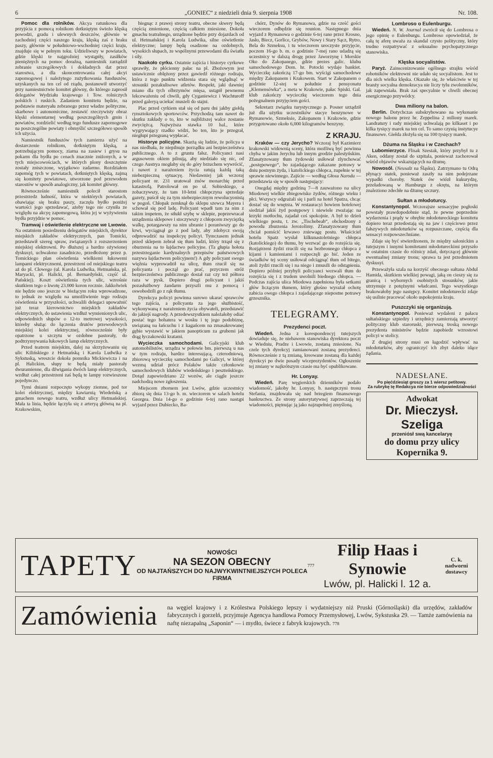6 „GONIEC“ z niedzieli dnia 9. sierpnia 1908 Nr. 108.
Pomoc dla rolników. Akcya ratunkowa dla przyjścia z pomocą rolnikom dotkniętym świeżo klęską powodzi, gradu i ulewnych deszczów, głównie w zachodniej części naszego kraju, klęską zaś z braku paszy, głównie w południowo-wschodniej części kraju, znajduje się w pełnym toku. Udzieliwszy w powiatach, gdzie klęski te najgroźniej wystąpiły, zasiłków pieniężnych na pomoc doraźną, namiestnik zarządził zebranie szczegółowych i dokładnych dat przez starostwa, a dla skoncentrowania całej akcyi zapomogowej i należytego zużytkowania funduszów, uzyskanych na ten cel od rządu, postanowił utworzyć przy namiestnictwie komitet główny, do którego zaprosił delegatów Wydziału krajowego i Tow. rolniczych polskich i ruskich. Zadaniem komitetu będzie, na podstawie materyału zebranego przez władze polityczne, skarbowe i autonomiczne, zestawić rzeczywisty obraz klęski elementarnej według poszczególnych gmin i powiatów, rozdzielić według tego fundusze zapomogowe na poszczególne powiaty i obmyślić szczegółowo sposób ich użycia.
Namiestnik funduszów tych zamierza użyć na dostarczenie rolnikom, dotkniętym klęską, a potrzebującym pomocy, ziarna na zasiew i grysu na pokarm dla bydła po cenach znacznie zniżonych, a w tych miejscowościach, w których plony doszczętnie zostały zniszczone, wyjątkowo zadarmo. Rozdziałem zapomóg tych w powiatach, dotkniętych klęską, zajmą się komitety powiatowe, utworzone pod przewodem starostów w sposób analogiczny, jak komitet główny.
Równocześnie namiestnik polecił starostom przestrzedz ludność, która w niektórych powiatach, obawiając się braku paszy, zaczęła bydło poniżej wartości jego sprzedawać, ażeby tego nie czyniła ze względu na akcyę zapomogową, która jej w wyżywieniu bydła przyjdzie w pomoc.
Tramwaj i oświetlenie elektryczne we Lwowie. Na ostatniem posiedzeniu delegatów miejskich, dyrektor miejskich zakładów elektrycznych, pan Tomicki, przedstawił szereg spraw, związanych z rozszerzeniem miejskiej elektrowni. Po dłuższej a bardzo ożywionej dyskusyi, uchwalono zasadniczo, przedłożony przez p. Tomickiego plan oświetlenia wielkiemi łukowemi lampami elektrycznemi, przestrzeni od miejskiego teatru aż do pl. Cłowego (ul. Karola Ludwika, Hetmańska, pl. Maryacki, pl. Halicki, pl. Bernardyński, część ul. Pańskiej). Koszt oświetlenia tych ulic, wzrośnie skutkiem tego o kwotę 23.000 koron rocznie. Jakkolwiek nie będzie ono jeszcze w bieżącym roku wprowadzone, to jednak ze względu na umożliwienie tego rodzaju oświetlenia w przyszłości, uchwalili delegaci upoważnić już teraz kierownictwo miejskich zakładów elektrycznych, do ustawienia wzdłuż wymienionych ulic, odpowiednich słupów o 12-to metrowej wysokości, któreby służąc do łączenia drutów przewodowych miejskiej kolei elektrycznej, równocześnie były opatrzone u szczytu w ozdobne pastorały, do podtrzymywania łukowych lamp elektrycznych.
Przed teatrem miejskim, dalej na skrzyżowaniu się ulic Kilińskiego z Hetmańską i Karola Ludwika z Sykstuską, wreszcie dokoła pomnika Mickiewicza i na pl. Halickim, słupy te będą miały pastorały dwuramienne, dla dźwigania dwóch lamp elektrycznych, wzdłuż całej przestrzeni zaś będą te lampy rozwieszone pojedynczo.
Tymi dniami rozpoczęto wykopy ziemne, pod tor kolei elektrycznej, między kawiarnią Wiedeńską a gmachem nowego teatru, wzdłuż ulicy Hetmańskiej. Mała ta linia, będzie łączyła się z arteryą główną na pl. Krakowskim,
biegnąc z prawej strony teatru, obecne skwery będą częścią zmienione, częścią całkiem zniesione. Dokoła gmachu teatralnego, urządzone będzie przy dojazdach od ul. Hetmańskiej i Karola Ludwika, silne oświetlenie elektryczne; lampy będą osadzone na ozdobnych, wysokich słupach, ze wspólnymi przewodami dla światła i siły.
Naokoło cyrku. Ostatnie zajścia i historye cyrkowe sprawiły, że płócienny pałac na pl. Zbożowym jest ustawicznie oblężony przez gawiedź różnego rodzaju, która z tego punktu widzenia stara się wglądnąć w stosunki pozakulisowe atletów. Respekt, jaki dawniej miano dla tych olbrzymów mięsa, ustąpił pewnemu lekceważeniu od chwili, gdy Cyganiewicz i Wachturoff przed galeryą uciekać musieli do stajni.
Plac przed cyrkiem stał się od paru dni jakby giełdą rynsztokowych sportowców. Przychodzą tam nawet do skutku zakłady o to, kto w najbliższej walce zostanie zwyciężcą. Najwyższa stawka 10 hal., które wygrywający rzadko widzi, bo ten, kto je przegrał, niegłupi przegraną wypłacać.
Historye policyjne. Skarżą się ludzie, że policya u nas niedbała, że niepilnuje porządku ani bezpieczeństwa publicznego. A to z gruntu fałsz. Policyanci nasi argusowem okiem pilnują, aby niedziało się nic, od czego Austrya mogłaby się do góry brzuchem wywrócić, i nawet z narażeniem życia ratują każdą taką niebezpieczną sytuacyę. Niedawniej jak wczoraj policyant nr. 231 uratował znów monarchię przed katastrofą. Patrolował on po ul. Sobieskiego, a zobaczywszy, że tam 10-letni chłopczyna sprzedaje gazety, puścił się za tym niebezpiecznym rewolucyonistą w pogoń. Chłopak zemknął do sklepu szewca Mayera i schował się pod ladę. Policyant wpadł tam za nim z takim impetem, że stłukł szybę w sklepie, poprzewracał urządzenia sklepowe i stoczywszy z chłopcem zwycięzką walkę, potargawszy na nim ubranie i poraniwszy go do krwi, wyciągnął go z pod lady, aby zdobycz swoją odprowadzić na inspekcyę policyi. Tymczasem jednak przed sklepem zebrał się tłum ludzi, który trząsł się z oburzenia na to łajdactwo policyjne. (Ta głupia hołota przestrzeganie kardynalnych przepisów państwowych nazywa łajdactwem policyjnem!) A gdy policyant swego więźnia wyprowadził na ulicę, tłum rzucił się na policyanta i począł go prać, przyczem stróż bezpieczeństwa publicznego dostał raz czy też półtora raza w pysk. Dopiero drugi policyant i jakiś pozasłużbowy żandarm przyszli mu z pomocą i oswobodzili go z rąk tłumu.
Dyrekcya policyi powinna surowo ukarać sprawców tego zajścia, a policyanta za jego służbistość, wykonywaną z narażeniem życia obywateli, przedstawić do jakiejś nagrody. A przedewszystkiem należałoby odiać postać tego bohatera w wosku i tę jego podobiznę, uwiązaną na łańcuchu i z kagańcem na zmasakrowanej gębie wystawić w jakiem panopticum za grubemi jak drąg łyczakowski kratami.
Wycieczka samochodami. Galicyjski klub automobilistów, urządza w połowie bm. pierwszą u nas w tym rodzaju, bardzo interesującą, czterodniową, zbiorową wycieczkę samochodami po Galicyi, w której wezmą udział prócz Polaków także członkowie samochodowych klubów wiedeńskiego i peszteńskiego. Dotąd zapowiedziano 22 wozów, ale ciągle jeszcze nadchodzą nowe zgłoszenia.
Miejscem zbornem jest Lwów, gdzie uczestnicy zbiorą się dnia 13-go b. m. wieczorem w salach hotelu Georgea. Dnia 14-go o godzinie 6-tej rano nastąpi wyjazd przez Dubiecko, Ba-
chórz, Dynów do Rymanowa, gdzie na cześć gości wieczorem odbędzie się reunion. Następnego dnia wyjazd z Rymanowa o godzinie 6-tej rano przez Krosno, Jasło, Biecz, Gorlice, Grybów, Nowy i Stary Sącz, Rytro, Bela do Szmeksu, i tu wieczorem uroczyste przyjęcie, poczem 16-go b. m. o godzinie 7-mej rano udadzą się uczestnicy w dalszą drogę przez Jaworzynę i Morskie Oko do Zakopanego, gdzie prezes galic. klubu samochodowego Dom. hr. Potocki wydaje bankiet. Wycieczkę zakończą 17-go bm. wyścigi samochodowe między Zakopanem i Krakowem. Start w Zakopanem o godzinie 12-stej w południe z pensyonatu „Klemensówka“, a meta w Krakowie, pałac Spiski. Gal. klub zakończy wycieczkę wieczorem tego dnia pożegnalnem przyjęciem gości.
Sekretarz związku turystycznego p. Posner urządził już dla użytku uczestników stacye benzynowe w Rymanowie, Szmeksie, Zakopanem i Krakowie, gdzie przygotowano około 6,000 kilogramów benzyny.
Z KRAJU.
Kraków — czy Jerycho? Wczoraj był Kazimierz krakowski widownią sceny, która możliwą być powinna chyba w jakim Jerychu lub innym grodzie palestyńskim. Zfanatyzowany tłum żydowski usiłował zlynchować „postępowego“, bo zajadającego zakazane potrawy w dniu postnym żyda, i katolickiego chłopca, zupełnie w tej sprawie niewinnego. Zajście — według Głosu Narodu — przedstawia się w sposób następujący:
Onegdaj między godziną 7—8 zauważono na ulicy Miodowej wielkie zbiegowisko żydów, różnego wieku i płci. Wszyscy odgrażali się i parli na hotel Spatza, chcąc dostać się do wnętrza. W restauracyi bowiem hotelowej siedział jakiś żyd postępowy i niewiele zważając na krzyki motłochu, zajadał coś spokojnie. A był to dzień wielkiego postu, t. zw. „Tischebeab“, obchodzony z powodu zburzenia Jerozolimy. Zfanatyzowany tłum chciał pomścić krwawo zniewagę postu. Właściciel hotelu Spatz wysłał kilkunastoletniego chłopca (katolickiego) do tłumu, by wezwać go do rozejścia się. Rozjątrzeni żydzi rzucili się na bezbronnego chłopca z kijami i kamieniami i rozpoczęli go bić. Jeden ze świadków tej sceny usiłował odciągnąć tłum od bitego, atoli żydzi rzucili się i na niego i zmusili do odstąpienia. Dopiero później przybyli policyanci wezwali tłum do rozejścia się i z trudem uwolnili biednego chłopca. — Podczas zajścia ulica Miodowa zapełniona była setkami głów liczącym tłumem, który głośno wyrażał ochotę zabicia owego chłopca i zajadającege niepostne potrawy grzesznika.
TELEGRAMY.
Prezydenci poczt.
Wiedeń. Jedna z korespondencyj tutejszych dowiaduje się, że niebawem stanowiska dyrektora poczt w Wiedniu, Pradze i Lwowie, zostaną zniesione. Na czele tych dyrekcyj zamianowani zostaną prezydenci. Równocześnie z tą zmianą, kreowane zostaną dla każdej dyrekcyi po dwie posady wiceprezydentów. Ogłoszenie tej zmiany w najkrótszym czasie ma być opublikowane.
Hr. Lonyay.
Wiedeń. Parę węgierskich dzienników podało wiadomość, jakoby hr. Lonyay, b. następczyni tronu Stefania, znajdowała się nad brzegiem finansowego bankructwa. Ze strony autorytatywnej zaprzeczają tej wiadomości, piętnując ją jako najzupełniej zmyśloną.
Lombroso o Eulenburgu.
Wiedeń. N. W. Journal zwrócił się do Lombrosa o jego opinię o Eulenburgu. Lombroso opowiedział, że całą tę aferę uważa za skandal czysto polityczny, który trudno rozpatrywać z seksualno psychopatycznego stanowiska.
Klęska socyalistów.
Paryż. Zainscenizowanie ogólnego strajku wśród robotników elektrowni nie udało się socyalistom. Jest to dla nich wielka klęska. Okazało się, że właściwie w tej branży socyalna demokracya nie liczy tylu zwolenników, jak zapewniała. Brak zaś specyalnie w chwili obecnej energicznego przywódcy.
Dwa miliony na balon.
Berlin. Dotychczas subskrybowano na wykonanie nowego balonu przez hr. Zeppelina 2 miliony marek. Landratury i rady miejskiej uchwalają po kilkaset i po kilka tysięcy marek na ten cel. To samo czynią instytucye finansowe. Giełda złożyła się na 100 tysięcy marek.
Dżuma na Śląsku i w Czechach?
Lubomierzyce. Flisak Szestak, który przybył tu z Aken, oddany został do szpitala, ponieważ zachorował wśród objawów wskazujących na dżumę.
Nowosól. (Neusalz na Śląsku). Zatrzymano tu Odrą płynący statek, ponieważ zaszły na nim podejrzane wypadki choroby. Statek ów wiózł kukurydzę, przeładowaną w Hamburgu z okrętu, na którym znaleziono zdechłe na dżumę szczury.
Sułtan a młodoturcy.
Konstantynopol. Wczorajsze sensacyjne pogłoski powstały prawdopodobnie stąd, że pewne poprzednie wydarzenia i prądy w obrębie młodotureckiego komitetu dopiero teraz przedostają się na jaw i częściowo przez fałszywych młodoturków są rozpuszczane, częścią dla sensacyi rozpowszechniane.
Zdaje się być stwierdzonem, że między salonickim a tutejszym i innymi komitetami młodotureckimi przyszło w ostatnim czasie do różnicy zdań, dotyczącej głównie ewentualnej zmiany tronu; sprawa ta jest przedmiotem dyskusyi.
Przeważyła szala na korzyść obecnego sułtana Abdul Hamida, skutkiem wielkiej powagi, jaką on cieszy się za granicą i wybornych osobistych stosunków, jakie utrzymuje z potężnymi władcami. Tego wszystkiego brakowałoby jego następcy. Komitet młodoturecki zdaje się usilnie pracować około uspokojenia kraju.
Puszczyki się organizują.
Konstantynopol. Ponieważ wydaleni z pałacu sułtańskiego szpiedzy i urzędnicy zamierzają utworzyć polityczny klub staroruski, pierwszą troską nowego prezydenta ministrów będzie zapobiedz wzrostowi policyi w stolicy.
Z drugiej strony musi on łagodzić wpływać na młodoturków, aby ograniczyć ich zbyt daleko idące żądania.
NADESŁANE.
Po pięćdziesiąt groszy za 1 wiersz petitowy.
Za rubrykę tę Redakcya nie bierze odpowiedzialności
Adwokat
Dr. Mieczysł. Szeliga
przeniósł swą kancelaryę
do domu przy ulicy Kopernika 9.
TAPETY NOWOŚCI
NA SEZON OBECNY
OD NAJTAŃSZYCH DO NAJWYKWINTNIEJSZYCH POLECA FIRMA 777 Filip Haas i Synowie
Lwów, pl. Halicki l. 12 a. C. k. nadworni
dostawcy
Zamówienia na węgiel krajowy i z Królestwa Polskiego lepszy i wydatniejszy niż Pruski (Górnośląski) dla urzędów, zakładów fabrycznych i gorzelń, przyjmuje Agencya handlowa Pomocy Przemysłowej, Lwów, Sykstuska 29. — Tamże zamówienia na naftę niezapalną „Saponin“ — i mydło, świece z fabryk krajowych. 778